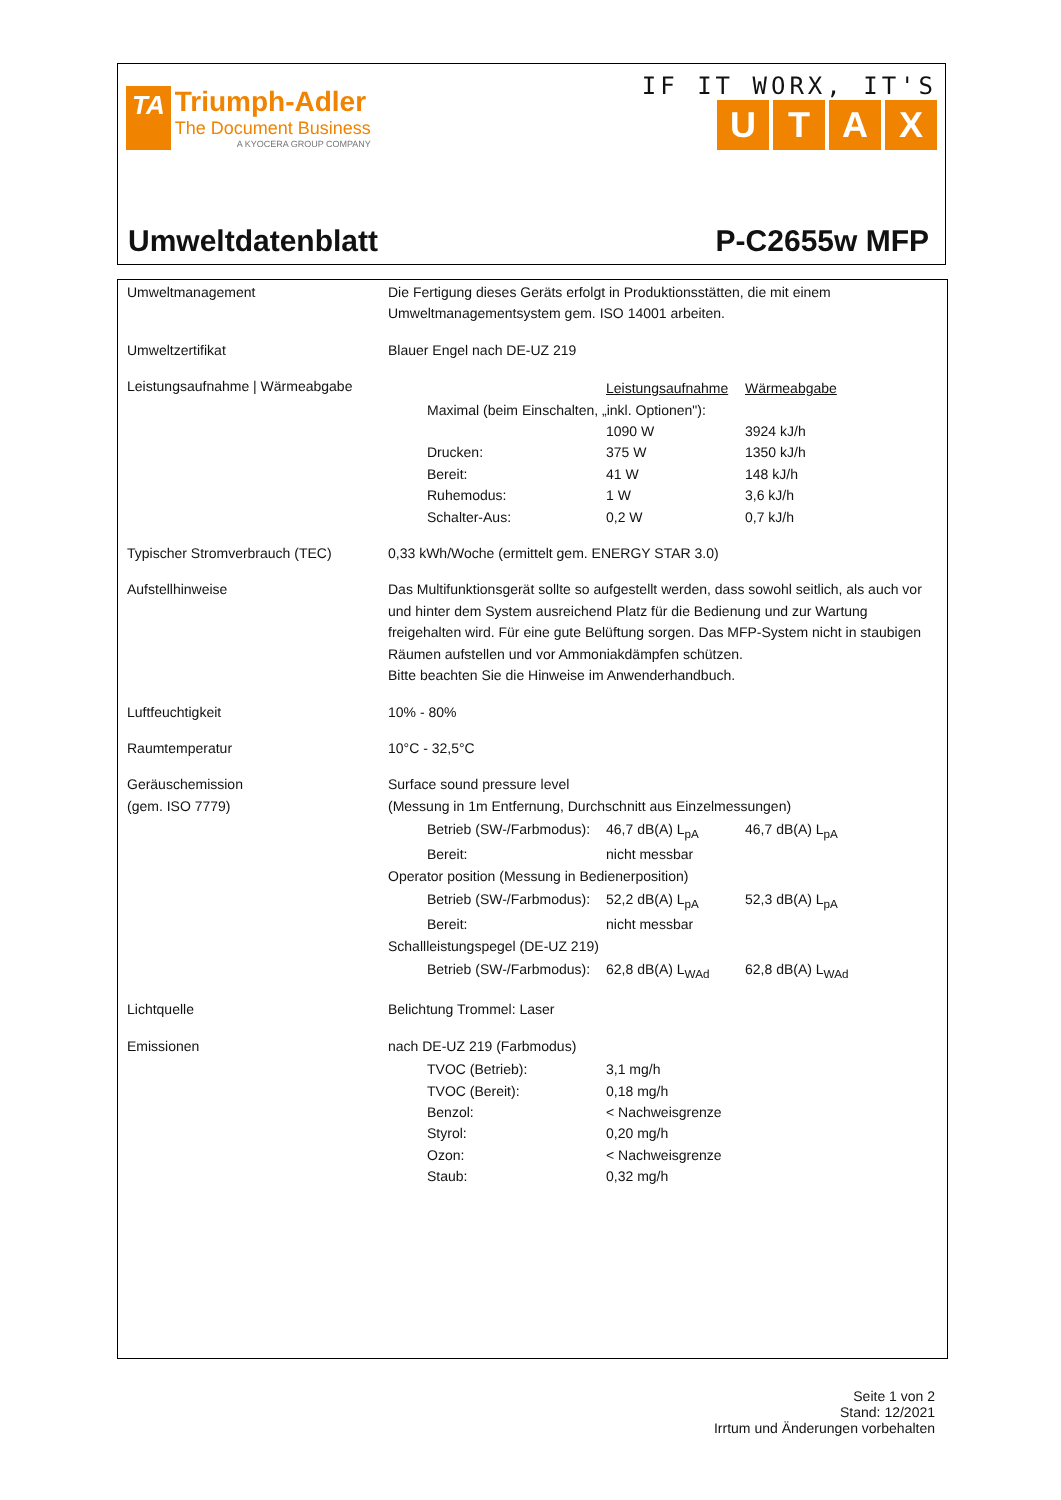TA
Triumph-Adler
The Document Business
A KYOCERA GROUP COMPANY
IF IT WORX, IT'S
UTAX
Umweltdatenblatt P-C2655w MFP
| Umweltmanagement | Die Fertigung dieses Geräts erfolgt in Produktionsstätten, die mit einem Umweltmanagementsystem gem. ISO 14001 arbeiten. |
| Umweltzertifikat | Blauer Engel nach DE-UZ 219 |
| Leistungsaufnahme / Wärmeabgabe | / / Leistungsaufnahme / Wärmeabgabe / / Maximal (beim Einschalten, „inkl. Optionen"): / / / / / 1090 W / 3924 kJ/h / / Drucken: / 375 W / 1350 kJ/h / / Bereit: / 41 W / 148 kJ/h / / Ruhemodus: / 1 W / 3,6 kJ/h / / Schalter-Aus: / 0,2 W / 0,7 kJ/h / |
| Typischer Stromverbrauch (TEC) | 0,33 kWh/Woche (ermittelt gem. ENERGY STAR 3.0) |
| Aufstellhinweise | Das Multifunktionsgerät sollte so aufgestellt werden, dass sowohl seitlich, als auch vor und hinter dem System ausreichend Platz für die Bedienung und zur Wartung freigehalten wird. Für eine gute Belüftung sorgen. Das MFP-System nicht in staubigen Räumen aufstellen und vor Ammoniakdämpfen schützen. Bitte beachten Sie die Hinweise im Anwenderhandbuch. |
| Luftfeuchtigkeit | 10% - 80% |
| Raumtemperatur | 10°C - 32,5°C |
| Geräuschemission (gem. ISO 7779) | Surface sound pressure level (Messung in 1m Entfernung, Durchschnitt aus Einzelmessungen) / Betrieb (SW-/Farbmodus): / 46,7 dB(A) L<sub>pA</sub> / 46,7 dB(A) L<sub>pA</sub> / / Bereit: / nicht messbar / / Operator position (Messung in Bedienerposition) / Betrieb (SW-/Farbmodus): / 52,2 dB(A) L<sub>pA</sub> / 52,3 dB(A) L<sub>pA</sub> / / Bereit: / nicht messbar / / Schallleistungspegel (DE-UZ 219) / Betrieb (SW-/Farbmodus): / 62,8 dB(A) L<sub>WAd</sub> / 62,8 dB(A) L<sub>WAd</sub> / |
| Lichtquelle | Belichtung Trommel: Laser |
| Emissionen | nach DE-UZ 219 (Farbmodus) / TVOC (Betrieb): / 3,1 mg/h / / TVOC (Bereit): / 0,18 mg/h / / Benzol: / < Nachweisgrenze / / Styrol: / 0,20 mg/h / / Ozon: / < Nachweisgrenze / / Staub: / 0,32 mg/h / |
Seite 1 von 2
Stand: 12/2021
Irrtum und Änderungen vorbehalten